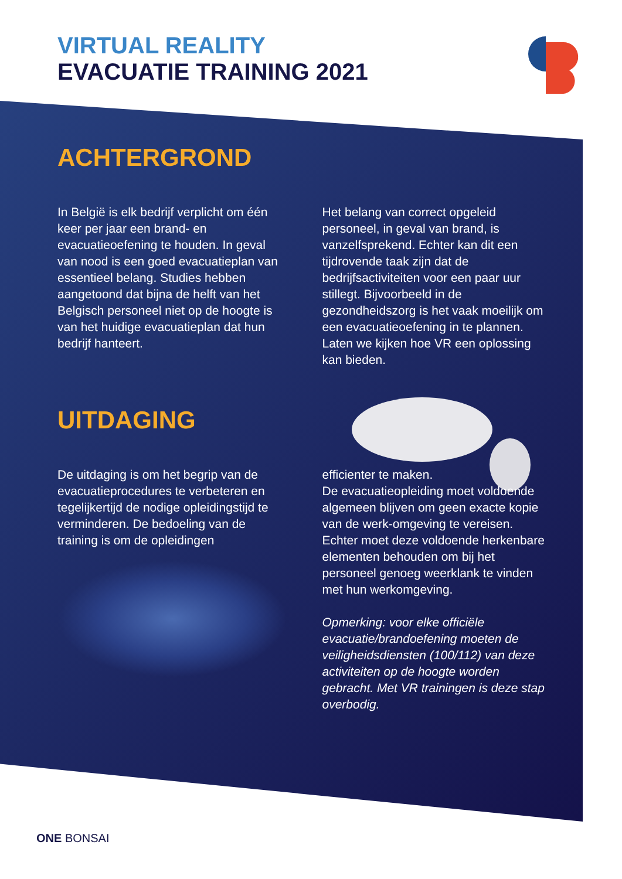VIRTUAL REALITY
EVACUATIE TRAINING 2021
ACHTERGROND
In België is elk bedrijf verplicht om één keer per jaar een brand- en evacuatieoefening te houden. In geval van nood is een goed evacuatieplan van essentieel belang. Studies hebben aangetoond dat bijna de helft van het Belgisch personeel niet op de hoogte is van het huidige evacuatieplan dat hun bedrijf hanteert.
Het belang van correct opgeleid personeel, in geval van brand, is vanzelfsprekend. Echter kan dit een tijdrovende taak zijn dat de bedrijfsactiviteiten voor een paar uur stillegt. Bijvoorbeeld in de gezondheidszorg is het vaak moeilijk om een evacuatieoefening in te plannen. Laten we kijken hoe VR een oplossing kan bieden.
UITDAGING
De uitdaging is om het begrip van de evacuatieprocedures te verbeteren en tegelijkertijd de nodige opleidingstijd te verminderen. De bedoeling van de training is om de opleidingen
efficienter te maken.
De evacuatieopleiding moet voldoende algemeen blijven om geen exacte kopie van de werk-omgeving te vereisen. Echter moet deze voldoende herkenbare elementen behouden om bij het personeel genoeg weerklank te vinden met hun werkomgeving.
Opmerking: voor elke officiële evacuatie/brandoefening moeten de veiligheidsdiensten (100/112) van deze activiteiten op de hoogte worden gebracht. Met VR trainingen is deze stap overbodig.
ONE BONSAI